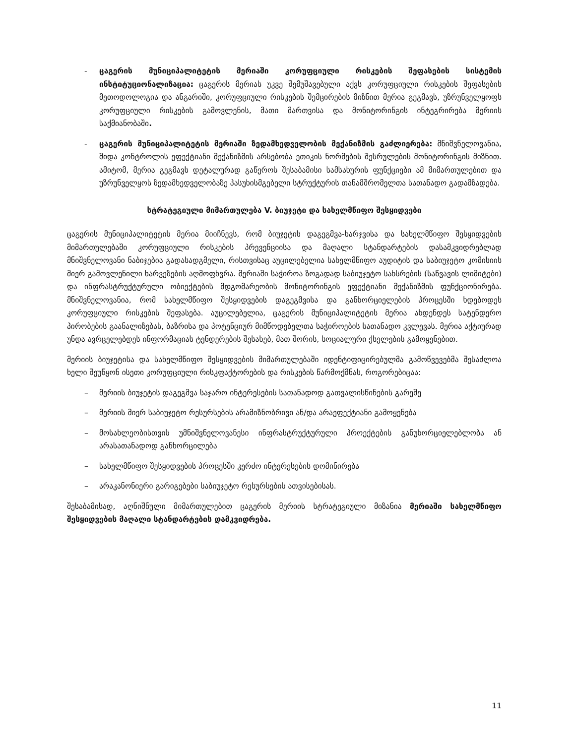- ცაგერის მუნიციპალიტეტის მერიაში კორუფციული რისკების შეფასების სისტემის ინსტიტუციონალიზაცია: ცაგერის მერიას უკვე შემუშავებული აქვს კორუფციული რისკების შეფასების მეთოდოლოგია და ანგარიში, კორუფციული რისკების შემცირების მიზნით მერია გეგმავს, უზრუნველყოფს კორუფციული რისკების გამოვლენის, მათი მართვისა და მონიტორინგის ინტეგრირება მერიის საქმიანობაში.
- ცაგერის მუნიციპალიტეტის მერიაში ზედამხედველობის მექანიზმის გაძლიერება: მნიშვნელოვანია, შიდა კონტროლის ეფექტიანი მექანიზმის არსებობა ეთიკის ნორმების შესრულების მონიტორინგის მიზნით. ამიტომ, მერია გეგმავს დეტალურად გაწეროს შესაბამისი სამსახურის ფუნქციები ამ მიმართულებით და უზრუნველყოს ზედამხედველობაზე პასუხისმგებელი სტრუქტურის თანამშრომელთა სათანადო გადამზადება.
სტრატეგიული მიმართულება V. ბიუჯეტი და სახელმწიფო შესყიდვები
ცაგერის მუნიციპალიტეტის მერია მიიჩნევს, რომ ბიუჯეტის დაგეგმვა-ხარჯვისა და სახელმწიფო შესყიდვების მიმართულებაში კორუფციული რისკების პრევენციისა და მაღალი სტანდარტების დასამკვიდრებლად მნიშვნელოვანი ნაბიჯებია გადასადგმელი, რისთვისაც აუცილებელია სახელმწიფო აუდიტის და საბიუჯეტო კომისიის მიერ გამოვლენილი ხარვეზების აღმოფხვრა. მერიაში საჭიროა ზოგადად საბიუჯეტო სახსრების (საწვავის ლიმიტები) და ინფრასტრუქტურული ობიექტების მდგომარეობის მონიტორინგის ეფექტიანი მექანიზმის ფუნქციონირება. მნიშვნელოვანია, რომ სახელმწიფო შესყიდვების დაგეგმვისა და განხორციელების პროცესში ხდებოდეს კორუფციული რისკების შეფასება. აუცილებელია, ცაგერის მუნიციპალიტეტის მერია ახდენდეს სატენდერო პირობების გაანალიზებას, ბაზრისა და პოტენციურ მიმწოდებელთა საჭიროების სათანადო კვლევას. მერია აქტიურად უნდა ავრცელებდეს ინფორმაციას ტენდერების შესახებ, მათ შორის, სოციალური ქსელების გამოყენებით.
მერიის ბიუჯეტისა და სახელმწიფო შესყიდვების მიმართულებაში იდენტიფიცირებულმა გამოწვევებმა შესაძლოა ხელი შეუწყონ ისეთი კორუფციული რისკფაქტორების და რისკების წარმოქმნას, როგორებიცაა:
– მერიის ბიუჯეტის დაგეგმვა საჯარო ინტერესების სათანადოდ გათვალისწინების გარეშე
– მერიის მიერ საბიუჯეტო რესურსების არამიზნობრივი ან/და არაეფექტიანი გამოყენება
– მოსახლეობისთვის უმნიშვნელოვანესი ინფრასტრუქტურული პროექტების განუხორციელებლობა ან არასათანადოდ განხორცილება
– სახელმწიფო შესყიდვების პროცესში კერძო ინტერესების დომინირება
– არაკანონიერი გარიგებები საბიუჯეტო რესურსების ათვისებისას.
შესაბამისად, აღნიშნული მიმართულებით ცაგერის მერიის სტრატეგიული მიზანია მერიაში სახელმწიფო შესყიდვების მაღალი სტანდარტების დამკვიდრება.
11